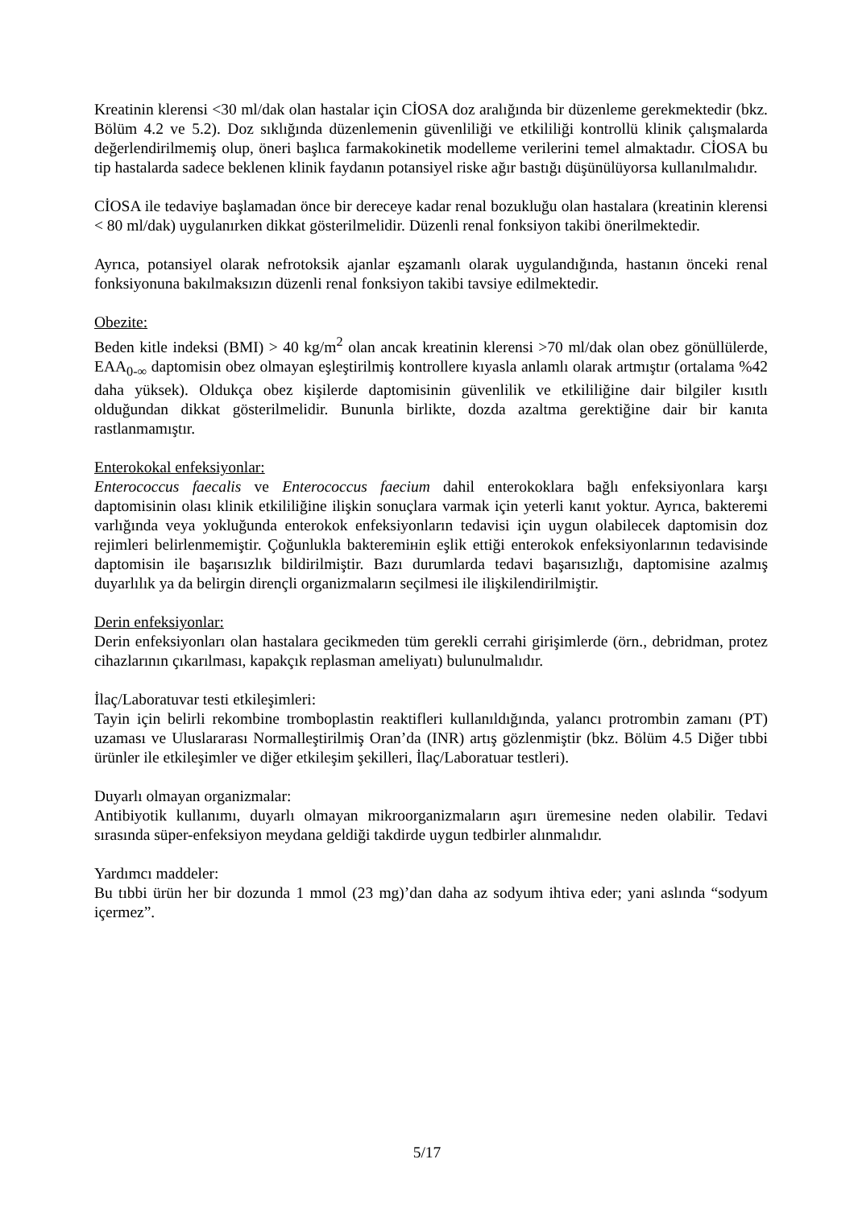Kreatinin klerensi <30 ml/dak olan hastalar için CİOSA doz aralığında bir düzenleme gerekmektedir (bkz. Bölüm 4.2 ve 5.2). Doz sıklığında düzenlemenin güvenliliği ve etkililiği kontrollü klinik çalışmalarda değerlendirilmemiş olup, öneri başlıca farmakokinetik modelleme verilerini temel almaktadır. CİOSA bu tip hastalarda sadece beklenen klinik faydanın potansiyel riske ağır bastığı düşünülüyorsa kullanılmalıdır.
CİOSA ile tedaviye başlamadan önce bir dereceye kadar renal bozukluğu olan hastalara (kreatinin klerensi < 80 ml/dak) uygulanırken dikkat gösterilmelidir. Düzenli renal fonksiyon takibi önerilmektedir.
Ayrıca, potansiyel olarak nefrotoksik ajanlar eşzamanlı olarak uygulandığında, hastanın önceki renal fonksiyonuna bakılmaksızın düzenli renal fonksiyon takibi tavsiye edilmektedir.
Obezite:
Beden kitle indeksi (BMI) > 40 kg/m<sup>2</sup> olan ancak kreatinin klerensi >70 ml/dak olan obez gönüllülerde, EAA<sub>0-∞</sub> daptomisin obez olmayan eşleştirilmiş kontrollere kıyasla anlamlı olarak artmıştır (ortalama %42 daha yüksek). Oldukça obez kişilerde daptomisinin güvenlilik ve etkililiğine dair bilgiler kısıtlı olduğundan dikkat gösterilmelidir. Bununla birlikte, dozda azaltma gerektiğine dair bir kanıta rastlanmamıştır.
Enterokokal enfeksiyonlar:
Enterococcus faecalis ve Enterococcus faecium dahil enterokoklara bağlı enfeksiyonlara karşı daptomisinin olası klinik etkililiğine ilişkin sonuçlara varmak için yeterli kanıt yoktur. Ayrıca, bakteremi varlığında veya yokluğunda enterokok enfeksiyonların tedavisi için uygun olabilecek daptomisin doz rejimleri belirlenmemiştir. Çoğunlukla bakteremінin eşlik ettiği enterokok enfeksiyonlarının tedavisinde daptomisin ile başarısızlık bildirilmiştir. Bazı durumlarda tedavi başarısızlığı, daptomisine azalmış duyarlılık ya da belirgin dirençli organizmaların seçilmesi ile ilişkilendirilmiştir.
Derin enfeksiyonlar:
Derin enfeksiyonları olan hastalara gecikmeden tüm gerekli cerrahi girişimlerde (örn., debridman, protez cihazlarının çıkarılması, kapakçık replasman ameliyatı) bulunulmalıdır.
İlaç/Laboratuvar testi etkileşimleri:
Tayin için belirli rekombine tromboplastin reaktifleri kullanıldığında, yalancı protrombin zamanı (PT) uzaması ve Uluslararası Normalleştirilmiş Oran’da (INR) artış gözlenmiştir (bkz. Bölüm 4.5 Diğer tıbbi ürünler ile etkileşimler ve diğer etkileşim şekilleri, İlaç/Laboratuar testleri).
Duyarlı olmayan organizmalar:
Antibiyotik kullanımı, duyarlı olmayan mikroorganizmaların aşırı üremesine neden olabilir. Tedavi sırasında süper-enfeksiyon meydana geldiği takdirde uygun tedbirler alınmalıdır.
Yardımcı maddeler:
Bu tıbbi ürün her bir dozunda 1 mmol (23 mg)’dan daha az sodyum ihtiva eder; yani aslında “sodyum içermez”.
5/17